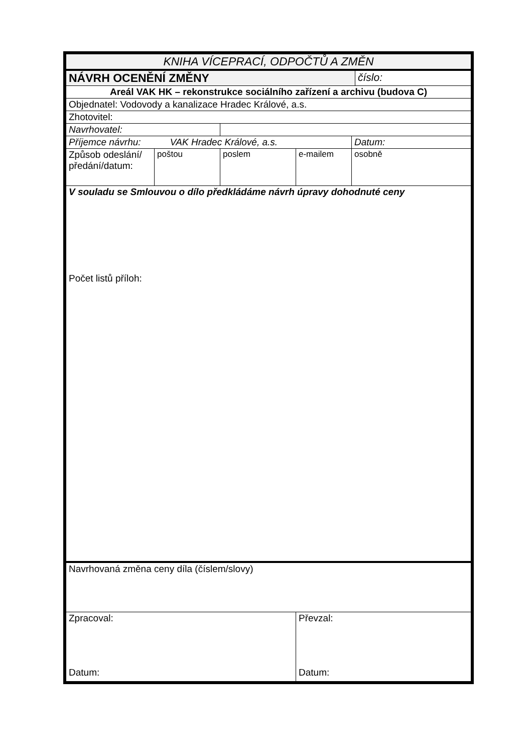| KNIHA VÍCEPRACÍ, ODPOČTŮ A ZMĚN | | | | | |
| NÁVRH OCENĚNÍ ZMĚNY | | | | | číslo: |
| Areál VAK HK – rekonstrukce sociálního zařízení a archivu (budova C) | | | | | |
| Objednatel: Vodovody a kanalizace Hradec Králové, a.s. | | | | | |
| Zhotovitel: | | | | | |
| Navrhovatel: | | | | | |
| Příjemce návrhu: VAK Hradec Králové, a.s. | | | | Datum: | |
| Způsob odeslání/ předání/datum: | poštou | poslem | e-mailem | osobně | |
| V souladu se Smlouvou o dílo předkládáme návrh úpravy dohodnuté ceny Počet listů příloh: | | | | | |
| Navrhovaná změna ceny díla (číslem/slovy) | | | | | |
| Zpracoval: Datum: | | | Převzal: Datum: | | |